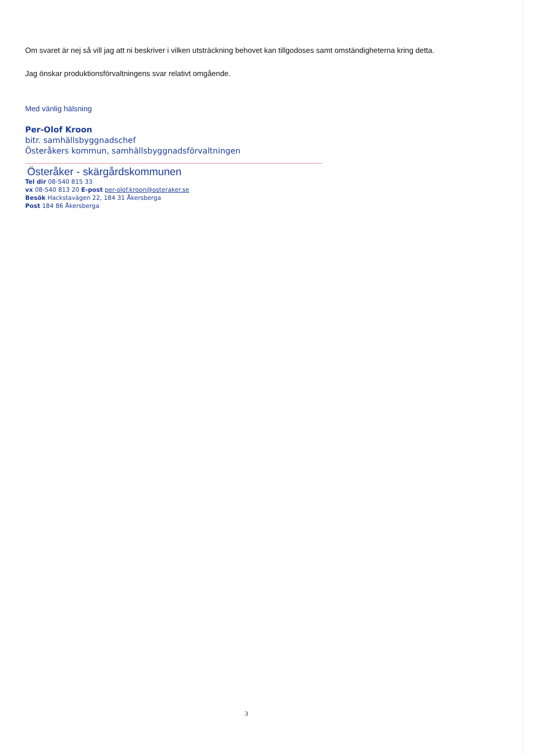Om svaret är nej så vill jag att ni beskriver i vilken utsträckning behovet kan tillgodoses samt omständigheterna kring detta.
Jag önskar produktionsförvaltningens svar relativt omgående.
Med vänlig hälsning
Per-Olof Kroon
bitr. samhällsbyggnadschef
Österåkers kommun, samhällsbyggnadsförvaltningen
Österåker - skärgårdskommunen
Tel dir 08-540 815 33
vx 08-540 813 20 E-post per-olof.kroon@osteraker.se
Besök Hackstavägen 22, 184 31 Åkersberga
Post 184 86 Åkersberga
3